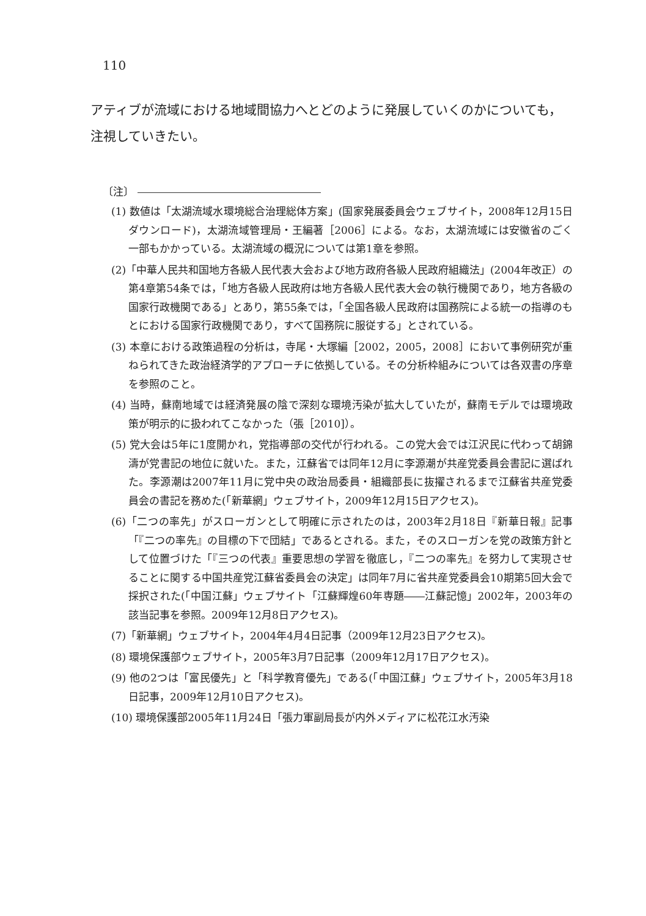110
アティブが流域における地域間協力へとどのように発展していくのかについても，注視していきたい。
〔注〕
(1) 数値は「太湖流域水環境総合治理総体方案」(国家発展委員会ウェブサイト，2008年12月15日ダウンロード)，太湖流域管理局・王編著［2006］による。なお，太湖流域には安徽省のごく一部もかかっている。太湖流域の概況については第1章を参照。
(2)「中華人民共和国地方各級人民代表大会および地方政府各級人民政府組織法」(2004年改正）の第4章第54条では，「地方各級人民政府は地方各級人民代表大会の執行機関であり，地方各級の国家行政機関である」とあり，第55条では，「全国各級人民政府は国務院による統一の指導のもとにおける国家行政機関であり，すべて国務院に服従する」とされている。
(3) 本章における政策過程の分析は，寺尾・大塚編［2002，2005，2008］において事例研究が重ねられてきた政治経済学的アプローチに依拠している。その分析枠組みについては各双書の序章を参照のこと。
(4) 当時，蘇南地域では経済発展の陰で深刻な環境汚染が拡大していたが，蘇南モデルでは環境政策が明示的に扱われてこなかった（張［2010]）。
(5) 党大会は5年に1度開かれ，党指導部の交代が行われる。この党大会では江沢民に代わって胡錦濤が党書記の地位に就いた。また，江蘇省では同年12月に李源潮が共産党委員会書記に選ばれた。李源潮は2007年11月に党中央の政治局委員・組織部長に抜擢されるまで江蘇省共産党委員会の書記を務めた(「新華網」ウェブサイト，2009年12月15日アクセス)。
(6)「二つの率先」がスローガンとして明確に示されたのは，2003年2月18日『新華日報』記事「『二つの率先』の目標の下で団結」であるとされる。また，そのスローガンを党の政策方針として位置づけた「『三つの代表』重要思想の学習を徹底し，『二つの率先』を努力して実現させることに関する中国共産党江蘇省委員会の決定」は同年7月に省共産党委員会10期第5回大会で採択された(「中国江蘇」ウェブサイト「江蘇輝煌60年専題――江蘇記憶」2002年，2003年の該当記事を参照。2009年12月8日アクセス)。
(7)「新華網」ウェブサイト，2004年4月4日記事（2009年12月23日アクセス)。
(8) 環境保護部ウェブサイト，2005年3月7日記事（2009年12月17日アクセス)。
(9) 他の2つは「富民優先」と「科学教育優先」である(「中国江蘇」ウェブサイト，2005年3月18日記事，2009年12月10日アクセス)。
(10) 環境保護部2005年11月24日「張力軍副局長が内外メディアに松花江水汚染